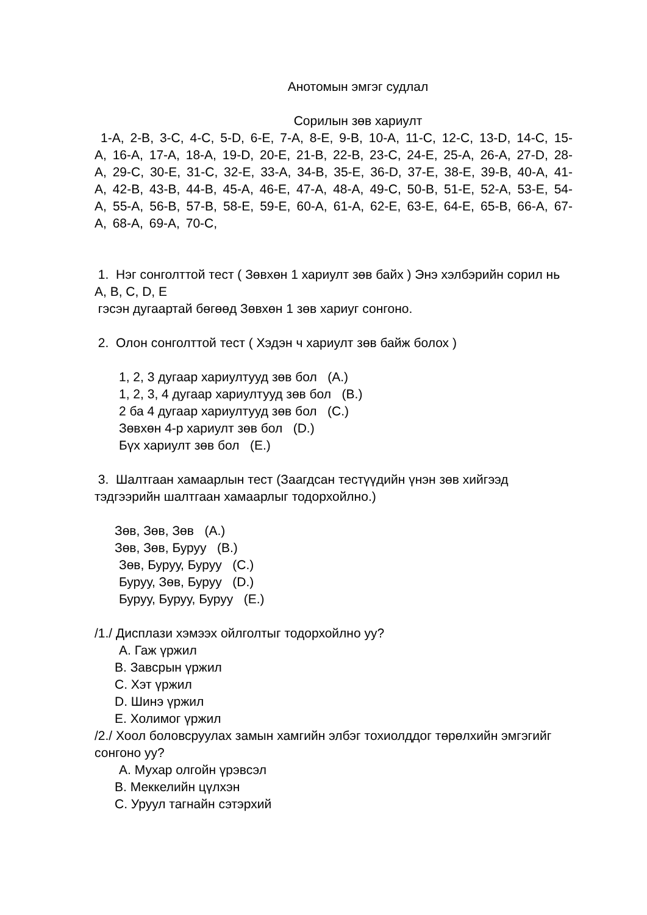Анотомын эмгэг судлал
Сорилын зөв хариулт
1-A, 2-B, 3-C, 4-C, 5-D, 6-E, 7-A, 8-E, 9-B, 10-A, 11-C, 12-C, 13-D, 14-C, 15-A, 16-A, 17-A, 18-A, 19-D, 20-E, 21-B, 22-B, 23-C, 24-E, 25-A, 26-A, 27-D, 28-A, 29-C, 30-E, 31-C, 32-E, 33-A, 34-B, 35-E, 36-D, 37-E, 38-E, 39-B, 40-A, 41-A, 42-B, 43-B, 44-B, 45-A, 46-E, 47-A, 48-A, 49-C, 50-B, 51-E, 52-A, 53-E, 54-A, 55-A, 56-B, 57-B, 58-E, 59-E, 60-A, 61-A, 62-E, 63-E, 64-E, 65-B, 66-A, 67-A, 68-A, 69-A, 70-C,
1. Нэг сонголттой тест ( Зөвхөн 1 хариулт зөв байх ) Энэ хэлбэрийн сорил нь A, B, C, D, E
гэсэн дугаартай бөгөөд Зөвхөн 1 зөв хариуг сонгоно.
2. Олон сонголттой тест ( Хэдэн ч хариулт зөв байж болох )
1, 2, 3 дугаар хариултууд зөв бол (A.)
1, 2, 3, 4 дугаар хариултууд зөв бол (B.)
2 ба 4 дугаар хариултууд зөв бол (C.)
Зөвхөн 4-р хариулт зөв бол (D.)
Бүх хариулт зөв бол (E.)
3. Шалтгаан хамаарлын тест (Заагдсан тестүүдийн үнэн зөв хийгээд тэдгээрийн шалтгаан хамаарлыг тодорхойлно.)
Зөв, Зөв, Зөв (A.)
Зөв, Зөв, Буруу (B.)
Зөв, Буруу, Буруу (C.)
Буруу, Зөв, Буруу (D.)
Буруу, Буруу, Буруу (E.)
/1./ Дисплази хэмээх ойлголтыг тодорхойлно уу?
A. Гаж үржил
B. Завсрын үржил
C. Хэт үржил
D. Шинэ үржил
E. Холимог үржил
/2./ Хоол боловсруулах замын хамгийн элбэг тохиолддог төрөлхийн эмгэгийг сонгоно уу?
A. Мухар олгойн үрэвсэл
B. Меккелийн цүлхэн
C. Уруул тагнайн сэтэрхий